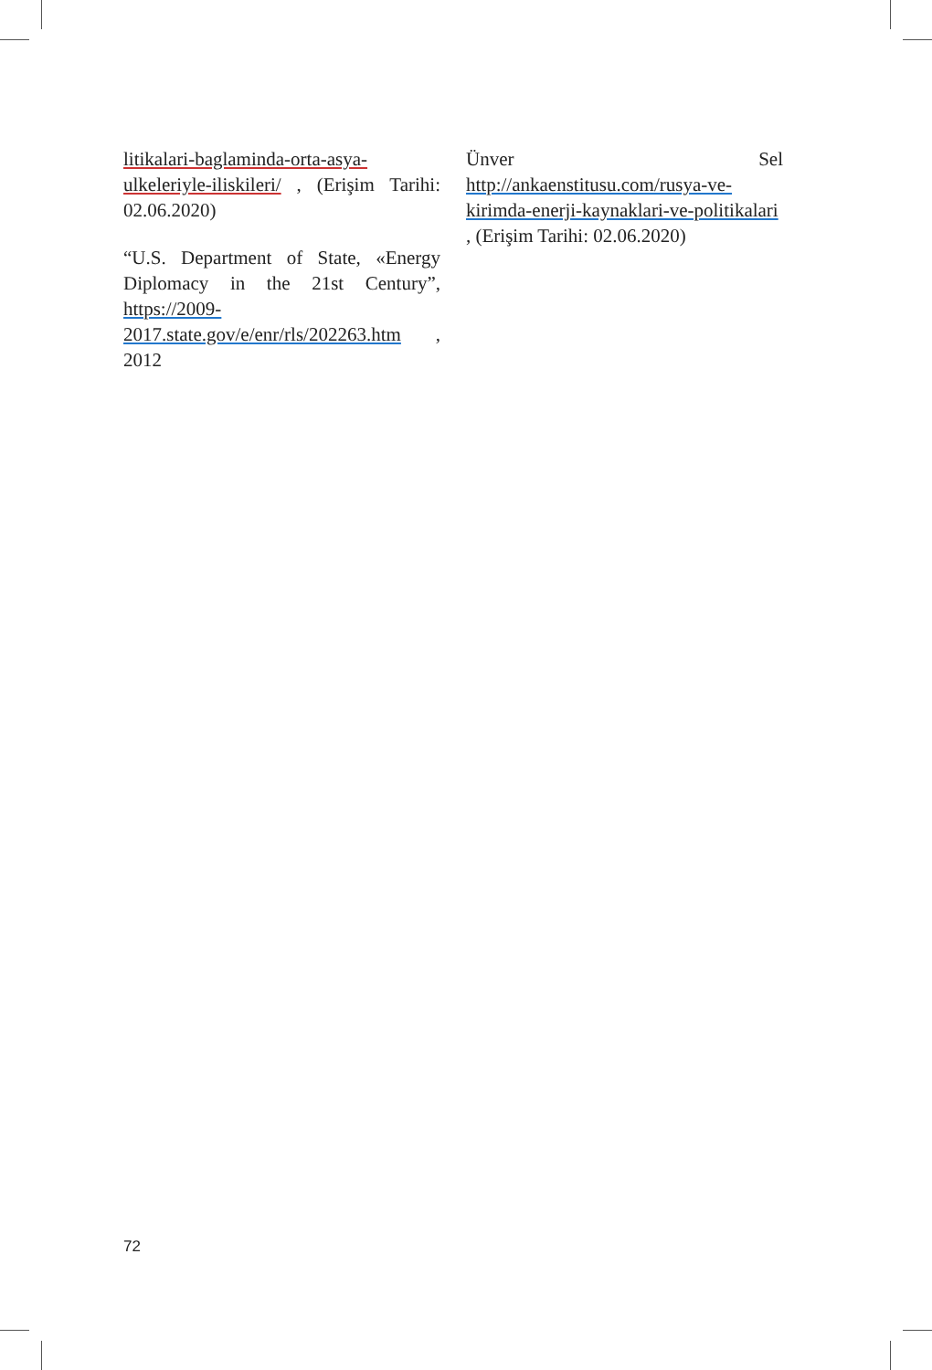litikalari-baglaminda-orta-asya-ulkeleriyle-iliskileri/ , (Erişim Tarihi: 02.06.2020)
“U.S. Department of State, «Energy Diplomacy in the 21st Century”, https://2009-2017.state.gov/e/enr/rls/202263.htm , 2012
Ünver Sel http://ankaenstitusu.com/rusya-ve-kirimda-enerji-kaynaklari-ve-politikalari , (Erişim Tarihi: 02.06.2020)
72